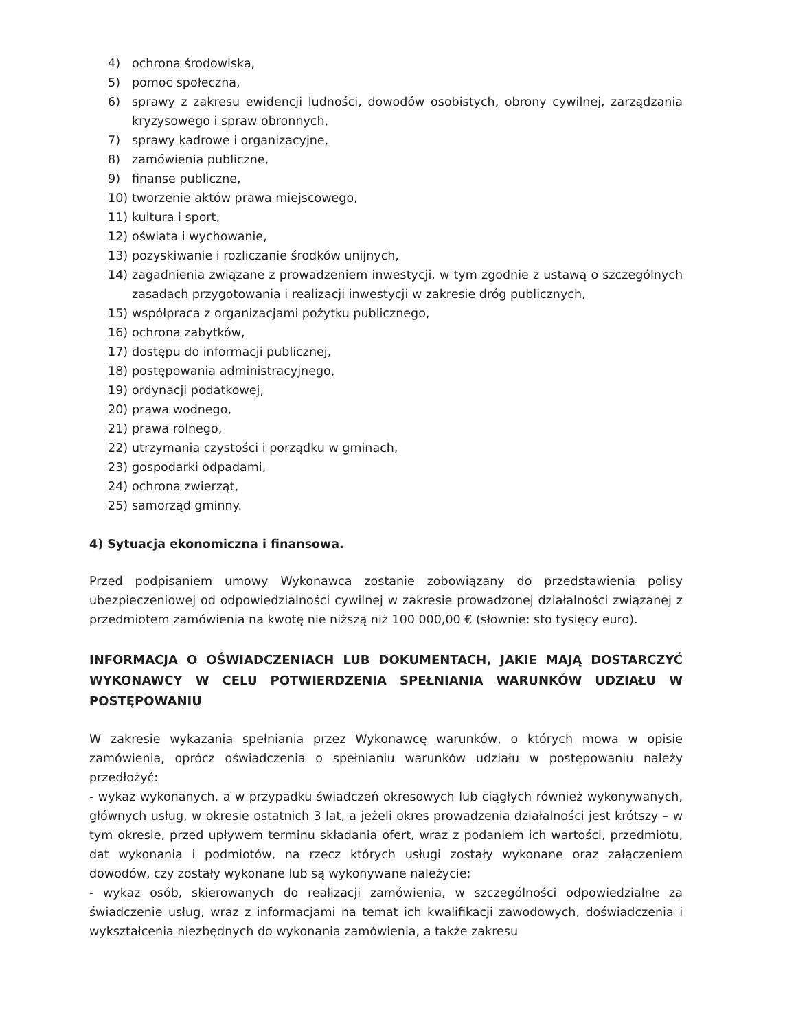4) ochrona środowiska,
5) pomoc społeczna,
6) sprawy z zakresu ewidencji ludności, dowodów osobistych, obrony cywilnej, zarządzania kryzysowego i spraw obronnych,
7) sprawy kadrowe i organizacyjne,
8) zamówienia publiczne,
9) finanse publiczne,
10) tworzenie aktów prawa miejscowego,
11) kultura i sport,
12) oświata i wychowanie,
13) pozyskiwanie i rozliczanie środków unijnych,
14) zagadnienia związane z prowadzeniem inwestycji, w tym zgodnie z ustawą o szczególnych zasadach przygotowania i realizacji inwestycji w zakresie dróg publicznych,
15) współpraca z organizacjami pożytku publicznego,
16) ochrona zabytków,
17) dostępu do informacji publicznej,
18) postępowania administracyjnego,
19) ordynacji podatkowej,
20) prawa wodnego,
21) prawa rolnego,
22) utrzymania czystości i porządku w gminach,
23) gospodarki odpadami,
24) ochrona zwierząt,
25) samorząd gminny.
4) Sytuacja ekonomiczna i finansowa.
Przed podpisaniem umowy Wykonawca zostanie zobowiązany do przedstawienia polisy ubezpieczeniowej od odpowiedzialności cywilnej w zakresie prowadzonej działalności związanej z przedmiotem zamówienia na kwotę nie niższą niż 100 000,00 € (słownie: sto tysięcy euro).
INFORMACJA O OŚWIADCZENIACH LUB DOKUMENTACH, JAKIE MAJĄ DOSTARCZYĆ WYKONAWCY W CELU POTWIERDZENIA SPEŁNIANIA WARUNKÓW UDZIAŁU W POSTĘPOWANIU
W zakresie wykazania spełniania przez Wykonawcę warunków, o których mowa w opisie zamówienia, oprócz oświadczenia o spełnianiu warunków udziału w postępowaniu należy przedłożyć:
- wykaz wykonanych, a w przypadku świadczeń okresowych lub ciągłych również wykonywanych, głównych usług, w okresie ostatnich 3 lat, a jeżeli okres prowadzenia działalności jest krótszy – w tym okresie, przed upływem terminu składania ofert, wraz z podaniem ich wartości, przedmiotu, dat wykonania i podmiotów, na rzecz których usługi zostały wykonane oraz załączeniem dowodów, czy zostały wykonane lub są wykonywane należycie;
- wykaz osób, skierowanych do realizacji zamówienia, w szczególności odpowiedzialne za świadczenie usług, wraz z informacjami na temat ich kwalifikacji zawodowych, doświadczenia i wykształcenia niezbędnych do wykonania zamówienia, a także zakresu